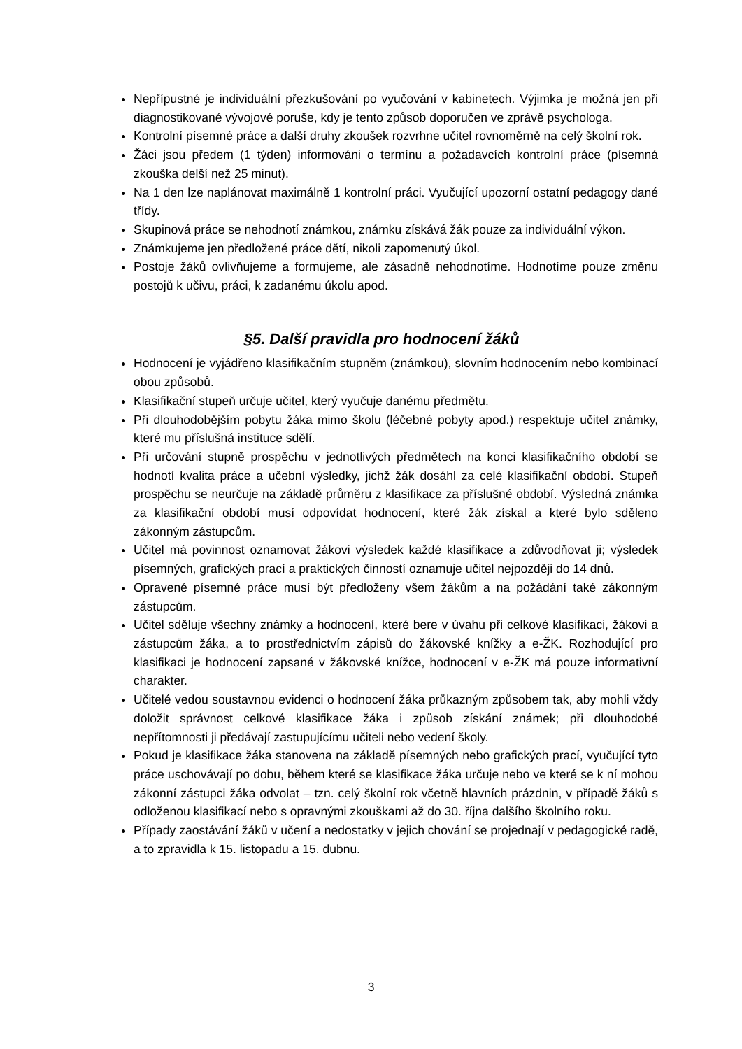Nepřípustné je individuální přezkušování po vyučování v kabinetech. Výjimka je možná jen při diagnostikované vývojové poruše, kdy je tento způsob doporučen ve zprávě psychologa.
Kontrolní písemné práce a další druhy zkoušek rozvrhne učitel rovnoměrně na celý školní rok.
Žáci jsou předem (1 týden) informováni o termínu a požadavcích kontrolní práce (písemná zkouška delší než 25 minut).
Na 1 den lze naplánovat maximálně 1 kontrolní práci. Vyučující upozorní ostatní pedagogy dané třídy.
Skupinová práce se nehodnotí známkou, známku získává žák pouze za individuální výkon.
Známkujeme jen předložené práce dětí, nikoli zapomenutý úkol.
Postoje žáků ovlivňujeme a formujeme, ale zásadně nehodnotíme. Hodnotíme pouze změnu postojů k učivu, práci, k zadanému úkolu apod.
§5. Další pravidla pro hodnocení žáků
Hodnocení je vyjádřeno klasifikačním stupněm (známkou), slovním hodnocením nebo kombinací obou způsobů.
Klasifikační stupeň určuje učitel, který vyučuje danému předmětu.
Při dlouhodobějším pobytu žáka mimo školu (léčebné pobyty apod.) respektuje učitel známky, které mu příslušná instituce sdělí.
Při určování stupně prospěchu v jednotlivých předmětech na konci klasifikačního období se hodnotí kvalita práce a učební výsledky, jichž žák dosáhl za celé klasifikační období. Stupeň prospěchu se neurčuje na základě průměru z klasifikace za příslušné období. Výsledná známka za klasifikační období musí odpovídat hodnocení, které žák získal a které bylo sděleno zákonným zástupcům.
Učitel má povinnost oznamovat žákovi výsledek každé klasifikace a zdůvodňovat ji; výsledek písemných, grafických prací a praktických činností oznamuje učitel nejpozději do 14 dnů.
Opravené písemné práce musí být předloženy všem žákům a na požádání také zákonným zástupcům.
Učitel sděluje všechny známky a hodnocení, které bere v úvahu při celkové klasifikaci, žákovi a zástupcům žáka, a to prostřednictvím zápisů do žákovské knížky a e-ŽK. Rozhodující pro klasifikaci je hodnocení zapsané v žákovské knížce, hodnocení v e-ŽK má pouze informativní charakter.
Učitelé vedou soustavnou evidenci o hodnocení žáka průkazným způsobem tak, aby mohli vždy doložit správnost celkové klasifikace žáka i způsob získání známek; při dlouhodobé nepřítomnosti ji předávají zastupujícímu učiteli nebo vedení školy.
Pokud je klasifikace žáka stanovena na základě písemných nebo grafických prací, vyučující tyto práce uschovávají po dobu, během které se klasifikace žáka určuje nebo ve které se k ní mohou zákonní zástupci žáka odvolat – tzn. celý školní rok včetně hlavních prázdnin, v případě žáků s odloženou klasifikací nebo s opravnými zkouškami až do 30. října dalšího školního roku.
Případy zaostávání žáků v učení a nedostatky v jejich chování se projednají v pedagogické radě, a to zpravidla k 15. listopadu a 15. dubnu.
3